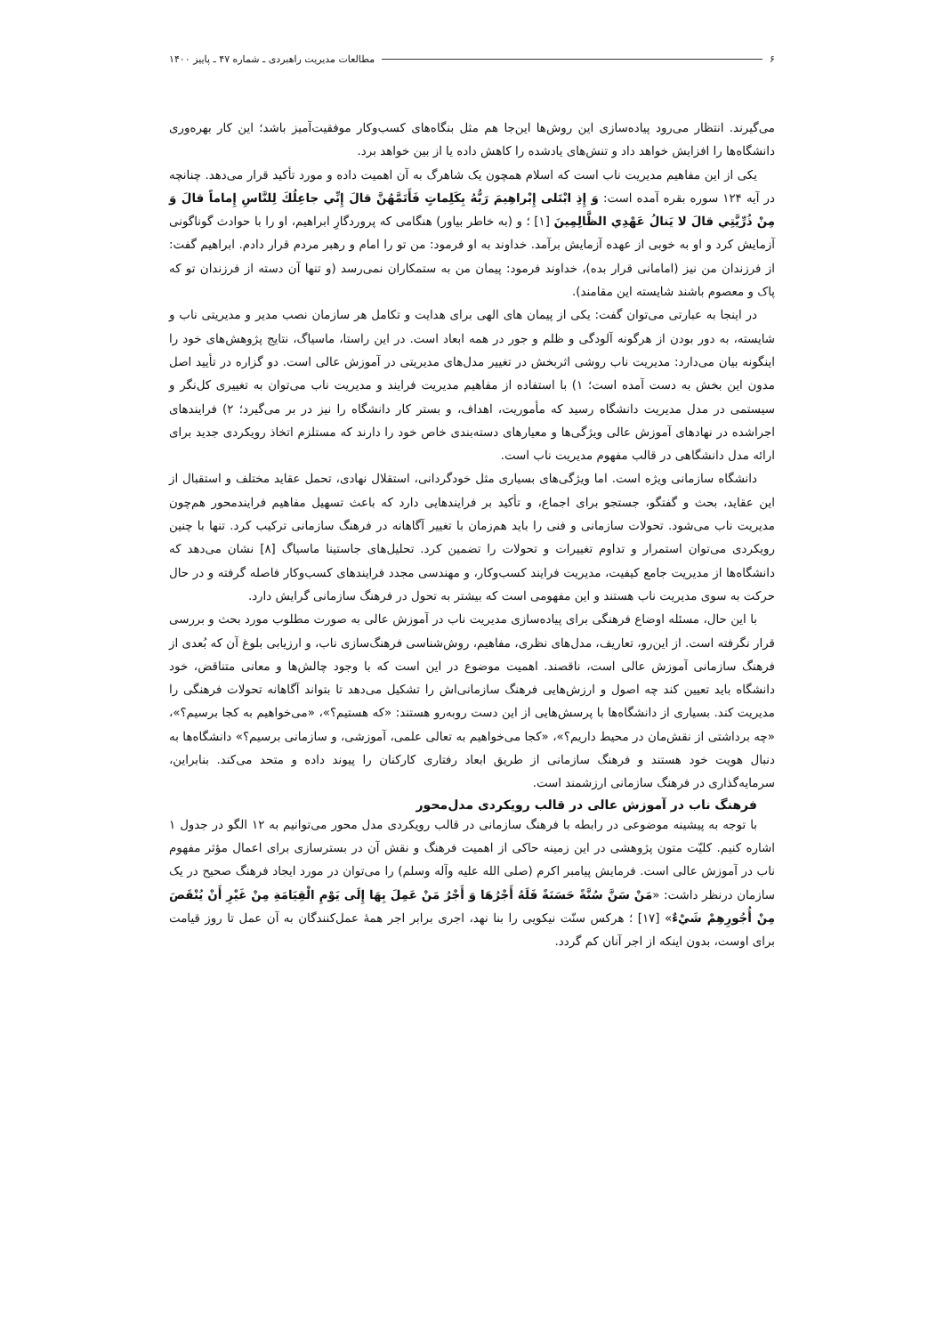۶ مطالعات مدیریت راهبردی ـ شماره ۴۷ ـ پاییز ۱۴۰۰
می‌گیرند. انتظار می‌رود پیاده‌سازی این روش‌ها این‌جا هم مثل بنگاه‌های کسب‌وکار موفقیت‌آمیز باشد؛ این کار بهره‌وری دانشگاه‌ها را افزایش خواهد داد و تنش‌های یادشده را کاهش داده یا از بین خواهد برد.
یکی از این مفاهیم مدیریت ناب است که اسلام همچون یک شاهرگ به آن اهمیت داده و مورد تأکید قرار می‌دهد. چنانچه در آیه ۱۲۴ سوره بقره آمده است: وَ إِذِ ابْتَلى‌ إِبْراهِيمَ رَبُّهُ بِكَلِماتٍ فَأَتَمَّهُنَّ قالَ إِنِّي جاعِلُكَ لِلنَّاسِ إِماماً قالَ وَ مِنْ ذُرِّيَّتِي قالَ لا يَنالُ عَهْدِي الظَّالِمِينَ [۱] ؛ و (به خاطر بیاور) هنگامی که پروردگارِ ابراهیم، او را با حوادث گوناگونی آزمایش کرد و او به خوبی از عهده آزمایش برآمد. خداوند به او فرمود: من تو را امام و رهبر مردم قرار دادم. ابراهیم گفت: از فرزندان من نیز (امامانی قرار بده)، خداوند فرمود: پیمان من به ستمکاران نمی‌رسد (و تنها آن دسته از فرزندان تو که پاک و معصوم باشند شایسته این مقامند).
در اینجا به عبارتی می‌توان گفت: یکی از پیمان های الهی برای هدایت و تکامل هر سازمان نصب مدیر و مدیریتی ناب و شایسته، به دور بودن از هرگونه آلودگی و ظلم و جور در همه ابعاد است. در این راستا، ماسیاگ، نتایج پژوهش‌های خود را اینگونه بیان می‌دارد: مدیریت ناب روشی اثربخش در تغییر مدل‌های مدیریتی در آموزش عالی است. دو گزاره در تأیید اصل مدون این بخش به دست آمده است؛ ۱) با استفاده از مفاهیم مدیریت فرایند و مدیریت ناب می‌توان به تغییری کل‌نگر و سیستمی در مدل مدیریت دانشگاه رسید که مأموریت، اهداف، و بستر کار دانشگاه را نیز در بر می‌گیرد؛ ۲) فرایندهای اجراشده در نهادهای آموزش عالی ویژگی‌ها و معیارهای دسته‌بندی خاص خود را دارند که مستلزم اتخاذ رویکردی جدید برای ارائه مدل دانشگاهی در قالب مفهوم مدیریت ناب است.
دانشگاه سازمانی ویژه است. اما ویژگی‌های بسیاری مثل خودگردانی، استقلال نهادی، تحمل عقاید مختلف و استقبال از این عقاید، بحث و گفتگو، جستجو برای اجماع، و تأکید بر فرایندهایی دارد که باعث تسهیل مفاهیم فرایندمحور هم‌چون مدیریت ناب می‌شود. تحولات سازمانی و فنی را باید هم‌زمان با تغییر آگاهانه در فرهنگ سازمانی ترکیب کرد. تنها با چنین رویکردی می‌توان استمرار و تداوم تغییرات و تحولات را تضمین کرد. تحلیل‌های جاستینا ماسیاگ [۸] نشان می‌دهد که دانشگاه‌ها از مدیریت جامع کیفیت، مدیریت فرایند کسب‌وکار، و مهندسی مجدد فرایندهای کسب‌وکار فاصله گرفته و در حال حرکت به سوی مدیریت ناب هستند و این مفهومی است که بیشتر به تحول در فرهنگ سازمانی گرایش دارد.
با این حال، مسئله اوضاع فرهنگی برای پیاده‌سازی مدیریت ناب در آموزش عالی به صورت مطلوب مورد بحث و بررسی قرار نگرفته است. از این‌رو، تعاریف، مدل‌های نظری، مفاهیم، روش‌شناسی فرهنگ‌سازی ناب، و ارزیابی بلوغ آن که بُعدی از فرهنگ سازمانی آموزش عالی است، ناقصند. اهمیت موضوع در این است که با وجود چالش‌ها و معانی متناقض، خود دانشگاه باید تعیین کند چه اصول و ارزش‌هایی فرهنگ سازمانی‌اش را تشکیل می‌دهد تا بتواند آگاهانه تحولات فرهنگی را مدیریت کند. بسیاری از دانشگاه‌ها با پرسش‌هایی از این دست روبه‌رو هستند: «که هستیم؟»، «می‌خواهیم به کجا برسیم؟»، «چه برداشتی از نقش‌مان در محیط داریم؟»، «کجا می‌خواهیم به تعالی علمی، آموزشی، و سازمانی برسیم؟» دانشگاه‌ها به دنبال هویت خود هستند و فرهنگ سازمانی از طریق ابعاد رفتاری کارکنان را پیوند داده و متحد می‌کند. بنابراین، سرمایه‌گذاری در فرهنگ سازمانی ارزشمند است.
فرهنگ ناب در آموزش عالی در قالب رویکردی مدل‌محور
با توجه به پیشینه موضوعی در رابطه با فرهنگ سازمانی در قالب رویکردی مدل محور می‌توانیم به ۱۲ الگو در جدول ۱ اشاره کنیم. کلیّت متون پژوهشی در این زمینه حاکی از اهمیت فرهنگ و نقش آن در بسترسازی برای اعمال مؤثر مفهوم ناب در آموزش عالی است. فرمایش پیامبر اکرم (صلی الله علیه وآله وسلم) را می‌توان در مورد ایجاد فرهنگ صحیح در یک سازمان درنظر داشت: «مَنْ سَنَّ سُنَّةً حَسَنَةً فَلَهُ أَجْرُهَا وَ أَجْرُ مَنْ عَمِلَ بِهَا إِلَى يَوْمِ الْقِيَامَةِ مِنْ غَيْرِ أَنْ يُنْقَصَ مِنْ أُجُورِهِمْ شَيْ‌ءٌ» [۱۷] ؛ هرکس سنّت نیکویی را بنا نهد، اجری برابر اجر همهٔ عمل‌کنندگان به آن عمل تا روز قیامت برای اوست، بدون اینکه از اجر آنان کم گردد.